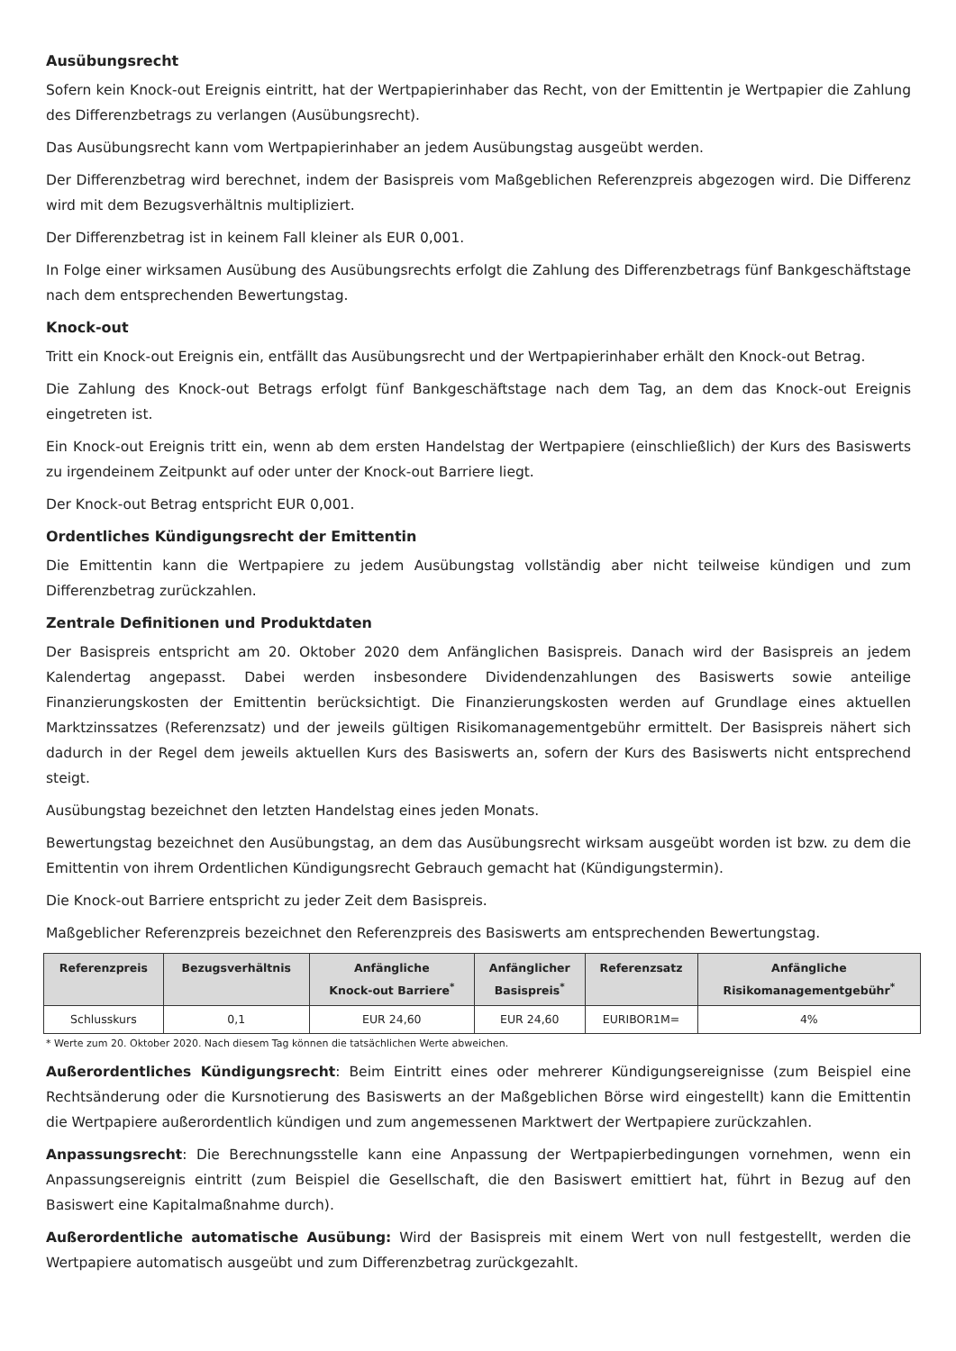Ausübungsrecht
Sofern kein Knock-out Ereignis eintritt, hat der Wertpapierinhaber das Recht, von der Emittentin je Wertpapier die Zahlung des Differenzbetrags zu verlangen (Ausübungsrecht).
Das Ausübungsrecht kann vom Wertpapierinhaber an jedem Ausübungstag ausgeübt werden.
Der Differenzbetrag wird berechnet, indem der Basispreis vom Maßgeblichen Referenzpreis abgezogen wird. Die Differenz wird mit dem Bezugsverhältnis multipliziert.
Der Differenzbetrag ist in keinem Fall kleiner als EUR 0,001.
In Folge einer wirksamen Ausübung des Ausübungsrechts erfolgt die Zahlung des Differenzbetrags fünf Bankgeschäftstage nach dem entsprechenden Bewertungstag.
Knock-out
Tritt ein Knock-out Ereignis ein, entfällt das Ausübungsrecht und der Wertpapierinhaber erhält den Knock-out Betrag.
Die Zahlung des Knock-out Betrags erfolgt fünf Bankgeschäftstage nach dem Tag, an dem das Knock-out Ereignis eingetreten ist.
Ein Knock-out Ereignis tritt ein, wenn ab dem ersten Handelstag der Wertpapiere (einschließlich) der Kurs des Basiswerts zu irgendeinem Zeitpunkt auf oder unter der Knock-out Barriere liegt.
Der Knock-out Betrag entspricht EUR 0,001.
Ordentliches Kündigungsrecht der Emittentin
Die Emittentin kann die Wertpapiere zu jedem Ausübungstag vollständig aber nicht teilweise kündigen und zum Differenzbetrag zurückzahlen.
Zentrale Definitionen und Produktdaten
Der Basispreis entspricht am 20. Oktober 2020 dem Anfänglichen Basispreis. Danach wird der Basispreis an jedem Kalendertag angepasst. Dabei werden insbesondere Dividendenzahlungen des Basiswerts sowie anteilige Finanzierungskosten der Emittentin berücksichtigt. Die Finanzierungskosten werden auf Grundlage eines aktuellen Marktzinssatzes (Referenzsatz) und der jeweils gültigen Risikomanagementgebühr ermittelt. Der Basispreis nähert sich dadurch in der Regel dem jeweils aktuellen Kurs des Basiswerts an, sofern der Kurs des Basiswerts nicht entsprechend steigt.
Ausübungstag bezeichnet den letzten Handelstag eines jeden Monats.
Bewertungstag bezeichnet den Ausübungstag, an dem das Ausübungsrecht wirksam ausgeübt worden ist bzw. zu dem die Emittentin von ihrem Ordentlichen Kündigungsrecht Gebrauch gemacht hat (Kündigungstermin).
Die Knock-out Barriere entspricht zu jeder Zeit dem Basispreis.
Maßgeblicher Referenzpreis bezeichnet den Referenzpreis des Basiswerts am entsprechenden Bewertungstag.
| Referenzpreis | Bezugsverhältnis | Anfängliche Knock-out Barriere<sup>*</sup> | Anfänglicher Basispreis<sup>*</sup> | Referenzsatz | Anfängliche Risikomanagementgebühr<sup>*</sup> |
| --- | --- | --- | --- | --- | --- |
| Schlusskurs | 0,1 | EUR 24,60 | EUR 24,60 | EURIBOR1M= | 4% |
* Werte zum 20. Oktober 2020. Nach diesem Tag können die tatsächlichen Werte abweichen.
Außerordentliches Kündigungsrecht: Beim Eintritt eines oder mehrerer Kündigungsereignisse (zum Beispiel eine Rechtsänderung oder die Kursnotierung des Basiswerts an der Maßgeblichen Börse wird eingestellt) kann die Emittentin die Wertpapiere außerordentlich kündigen und zum angemessenen Marktwert der Wertpapiere zurückzahlen.
Anpassungsrecht: Die Berechnungsstelle kann eine Anpassung der Wertpapierbedingungen vornehmen, wenn ein Anpassungsereignis eintritt (zum Beispiel die Gesellschaft, die den Basiswert emittiert hat, führt in Bezug auf den Basiswert eine Kapitalmaßnahme durch).
Außerordentliche automatische Ausübung: Wird der Basispreis mit einem Wert von null festgestellt, werden die Wertpapiere automatisch ausgeübt und zum Differenzbetrag zurückgezahlt.